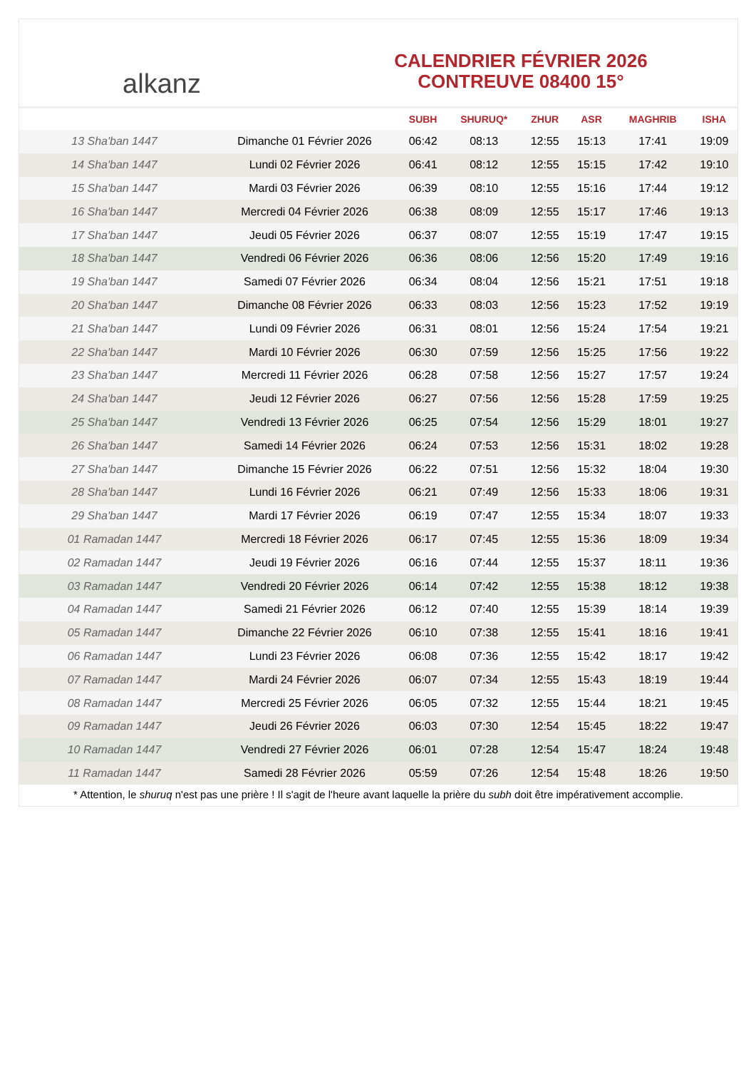alkanz
CALENDRIER FÉVRIER 2026
CONTREUVE 08400 15°
| | | SUBH | SHURUQ* | ZHUR | ASR | MAGHRIB | ISHA |
| --- | --- | --- | --- | --- | --- | --- | --- |
| 13 Sha'ban 1447 | Dimanche 01 Février 2026 | 06:42 | 08:13 | 12:55 | 15:13 | 17:41 | 19:09 |
| 14 Sha'ban 1447 | Lundi 02 Février 2026 | 06:41 | 08:12 | 12:55 | 15:15 | 17:42 | 19:10 |
| 15 Sha'ban 1447 | Mardi 03 Février 2026 | 06:39 | 08:10 | 12:55 | 15:16 | 17:44 | 19:12 |
| 16 Sha'ban 1447 | Mercredi 04 Février 2026 | 06:38 | 08:09 | 12:55 | 15:17 | 17:46 | 19:13 |
| 17 Sha'ban 1447 | Jeudi 05 Février 2026 | 06:37 | 08:07 | 12:55 | 15:19 | 17:47 | 19:15 |
| 18 Sha'ban 1447 | Vendredi 06 Février 2026 | 06:36 | 08:06 | 12:56 | 15:20 | 17:49 | 19:16 |
| 19 Sha'ban 1447 | Samedi 07 Février 2026 | 06:34 | 08:04 | 12:56 | 15:21 | 17:51 | 19:18 |
| 20 Sha'ban 1447 | Dimanche 08 Février 2026 | 06:33 | 08:03 | 12:56 | 15:23 | 17:52 | 19:19 |
| 21 Sha'ban 1447 | Lundi 09 Février 2026 | 06:31 | 08:01 | 12:56 | 15:24 | 17:54 | 19:21 |
| 22 Sha'ban 1447 | Mardi 10 Février 2026 | 06:30 | 07:59 | 12:56 | 15:25 | 17:56 | 19:22 |
| 23 Sha'ban 1447 | Mercredi 11 Février 2026 | 06:28 | 07:58 | 12:56 | 15:27 | 17:57 | 19:24 |
| 24 Sha'ban 1447 | Jeudi 12 Février 2026 | 06:27 | 07:56 | 12:56 | 15:28 | 17:59 | 19:25 |
| 25 Sha'ban 1447 | Vendredi 13 Février 2026 | 06:25 | 07:54 | 12:56 | 15:29 | 18:01 | 19:27 |
| 26 Sha'ban 1447 | Samedi 14 Février 2026 | 06:24 | 07:53 | 12:56 | 15:31 | 18:02 | 19:28 |
| 27 Sha'ban 1447 | Dimanche 15 Février 2026 | 06:22 | 07:51 | 12:56 | 15:32 | 18:04 | 19:30 |
| 28 Sha'ban 1447 | Lundi 16 Février 2026 | 06:21 | 07:49 | 12:56 | 15:33 | 18:06 | 19:31 |
| 29 Sha'ban 1447 | Mardi 17 Février 2026 | 06:19 | 07:47 | 12:55 | 15:34 | 18:07 | 19:33 |
| 01 Ramadan 1447 | Mercredi 18 Février 2026 | 06:17 | 07:45 | 12:55 | 15:36 | 18:09 | 19:34 |
| 02 Ramadan 1447 | Jeudi 19 Février 2026 | 06:16 | 07:44 | 12:55 | 15:37 | 18:11 | 19:36 |
| 03 Ramadan 1447 | Vendredi 20 Février 2026 | 06:14 | 07:42 | 12:55 | 15:38 | 18:12 | 19:38 |
| 04 Ramadan 1447 | Samedi 21 Février 2026 | 06:12 | 07:40 | 12:55 | 15:39 | 18:14 | 19:39 |
| 05 Ramadan 1447 | Dimanche 22 Février 2026 | 06:10 | 07:38 | 12:55 | 15:41 | 18:16 | 19:41 |
| 06 Ramadan 1447 | Lundi 23 Février 2026 | 06:08 | 07:36 | 12:55 | 15:42 | 18:17 | 19:42 |
| 07 Ramadan 1447 | Mardi 24 Février 2026 | 06:07 | 07:34 | 12:55 | 15:43 | 18:19 | 19:44 |
| 08 Ramadan 1447 | Mercredi 25 Février 2026 | 06:05 | 07:32 | 12:55 | 15:44 | 18:21 | 19:45 |
| 09 Ramadan 1447 | Jeudi 26 Février 2026 | 06:03 | 07:30 | 12:54 | 15:45 | 18:22 | 19:47 |
| 10 Ramadan 1447 | Vendredi 27 Février 2026 | 06:01 | 07:28 | 12:54 | 15:47 | 18:24 | 19:48 |
| 11 Ramadan 1447 | Samedi 28 Février 2026 | 05:59 | 07:26 | 12:54 | 15:48 | 18:26 | 19:50 |
* Attention, le shuruq n'est pas une prière ! Il s'agit de l'heure avant laquelle la prière du subh doit être impérativement accomplie.